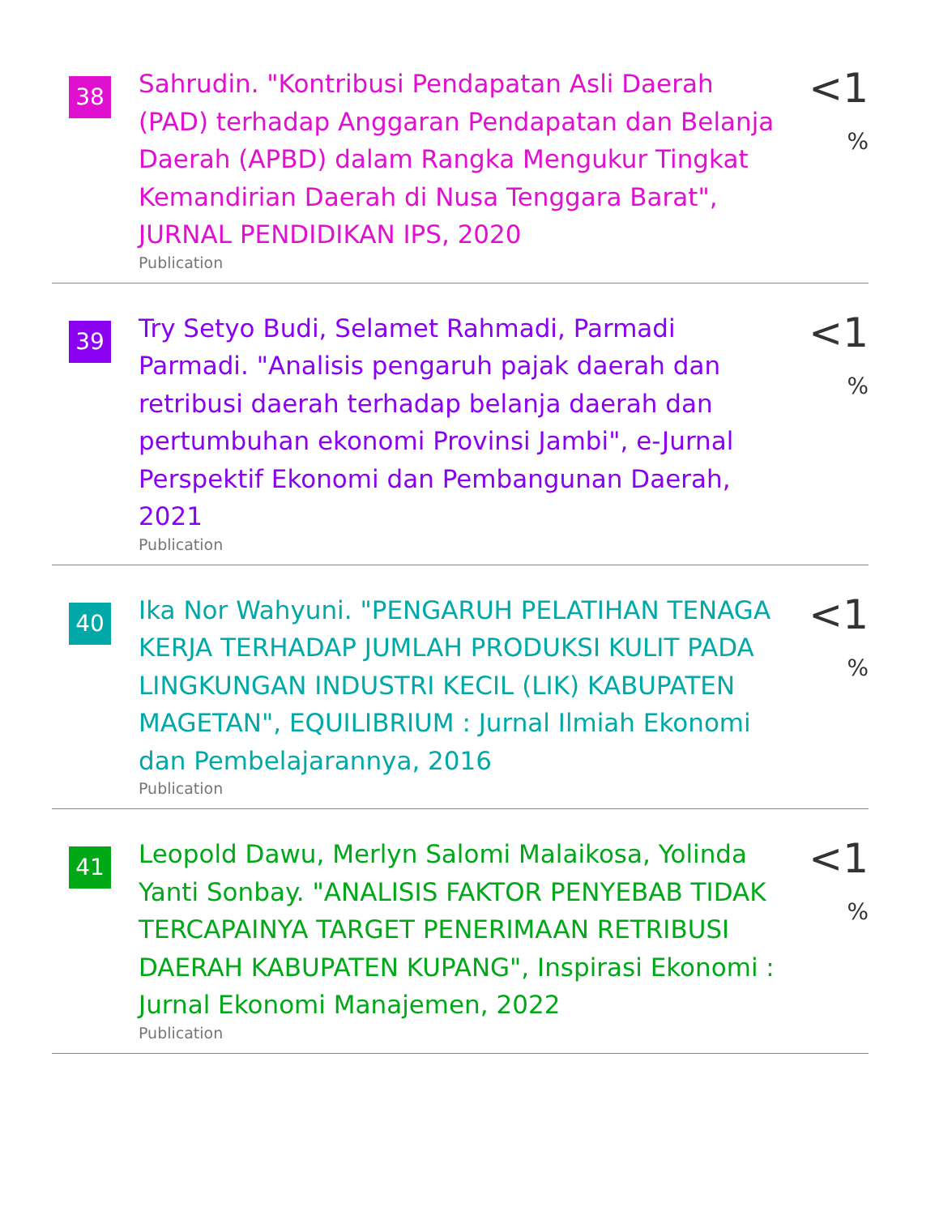38
Sahrudin. "Kontribusi Pendapatan Asli Daerah (PAD) terhadap Anggaran Pendapatan dan Belanja Daerah (APBD) dalam Rangka Mengukur Tingkat Kemandirian Daerah di Nusa Tenggara Barat", JURNAL PENDIDIKAN IPS, 2020
Publication
<1 %
39
Try Setyo Budi, Selamet Rahmadi, Parmadi Parmadi. "Analisis pengaruh pajak daerah dan retribusi daerah terhadap belanja daerah dan pertumbuhan ekonomi Provinsi Jambi", e-Jurnal Perspektif Ekonomi dan Pembangunan Daerah, 2021
Publication
<1 %
40
Ika Nor Wahyuni. "PENGARUH PELATIHAN TENAGA KERJA TERHADAP JUMLAH PRODUKSI KULIT PADA LINGKUNGAN INDUSTRI KECIL (LIK) KABUPATEN MAGETAN", EQUILIBRIUM : Jurnal Ilmiah Ekonomi dan Pembelajarannya, 2016
Publication
<1 %
41
Leopold Dawu, Merlyn Salomi Malaikosa, Yolinda Yanti Sonbay. "ANALISIS FAKTOR PENYEBAB TIDAK TERCAPAINYA TARGET PENERIMAAN RETRIBUSI DAERAH KABUPATEN KUPANG", Inspirasi Ekonomi : Jurnal Ekonomi Manajemen, 2022
Publication
<1 %